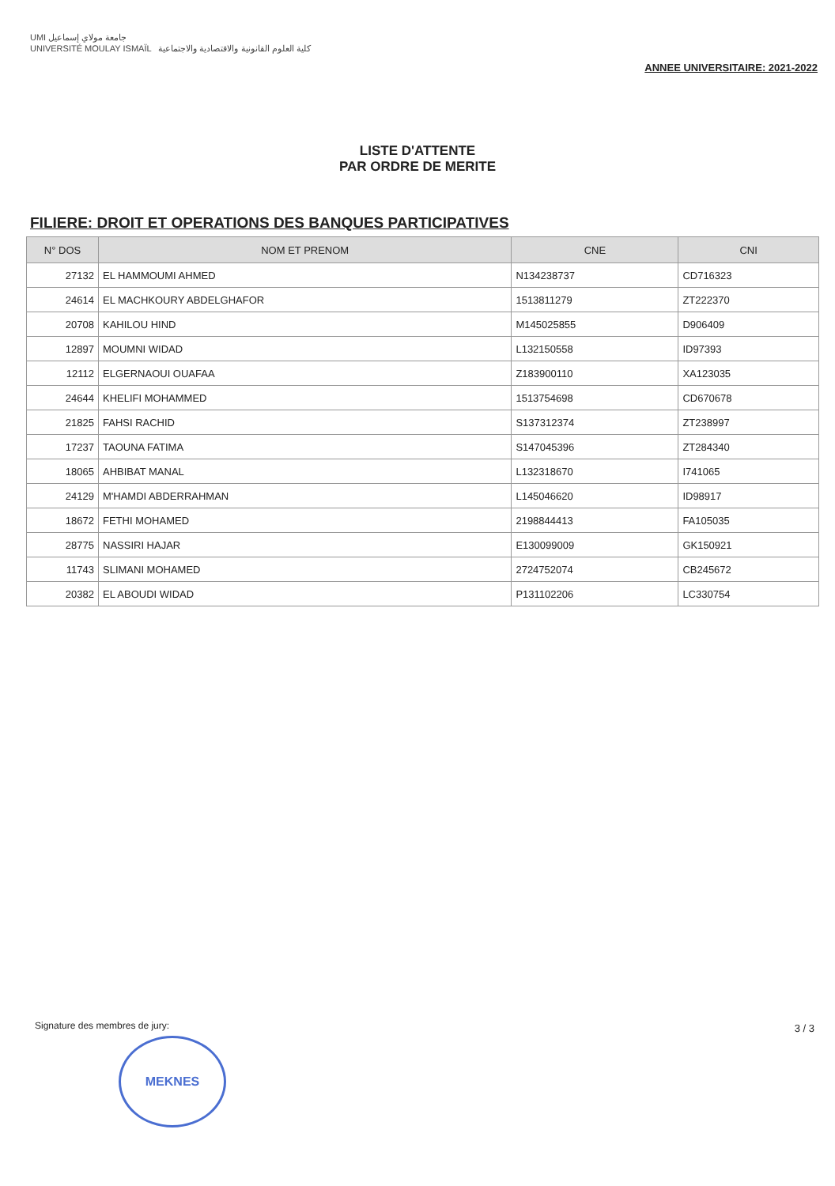UMI جامعة مولاي إسماعيل
UNIVERSITÉ MOULAY ISMAÏL كلية العلوم القانونية والاقتصادية والاجتماعية
ANNEE UNIVERSITAIRE: 2021-2022
LISTE D'ATTENTE
PAR ORDRE DE MERITE
FILIERE: DROIT ET OPERATIONS DES BANQUES PARTICIPATIVES
| N° DOS | NOM ET PRENOM | CNE | CNI |
| --- | --- | --- | --- |
| 27132 | EL HAMMOUMI AHMED | N134238737 | CD716323 |
| 24614 | EL MACHKOURY ABDELGHAFOR | 1513811279 | ZT222370 |
| 20708 | KAHILOU HIND | M145025855 | D906409 |
| 12897 | MOUMNI WIDAD | L132150558 | ID97393 |
| 12112 | ELGERNAOUI OUAFAA | Z183900110 | XA123035 |
| 24644 | KHELIFI MOHAMMED | 1513754698 | CD670678 |
| 21825 | FAHSI RACHID | S137312374 | ZT238997 |
| 17237 | TAOUNA FATIMA | S147045396 | ZT284340 |
| 18065 | AHBIBAT MANAL | L132318670 | I741065 |
| 24129 | M'HAMDI ABDERRAHMAN | L145046620 | ID98917 |
| 18672 | FETHI MOHAMED | 2198844413 | FA105035 |
| 28775 | NASSIRI HAJAR | E130099009 | GK150921 |
| 11743 | SLIMANI MOHAMED | 2724752074 | CB245672 |
| 20382 | EL ABOUDI WIDAD | P131102206 | LC330754 |
Signature des membres de jury: 3 / 3
MEKNES